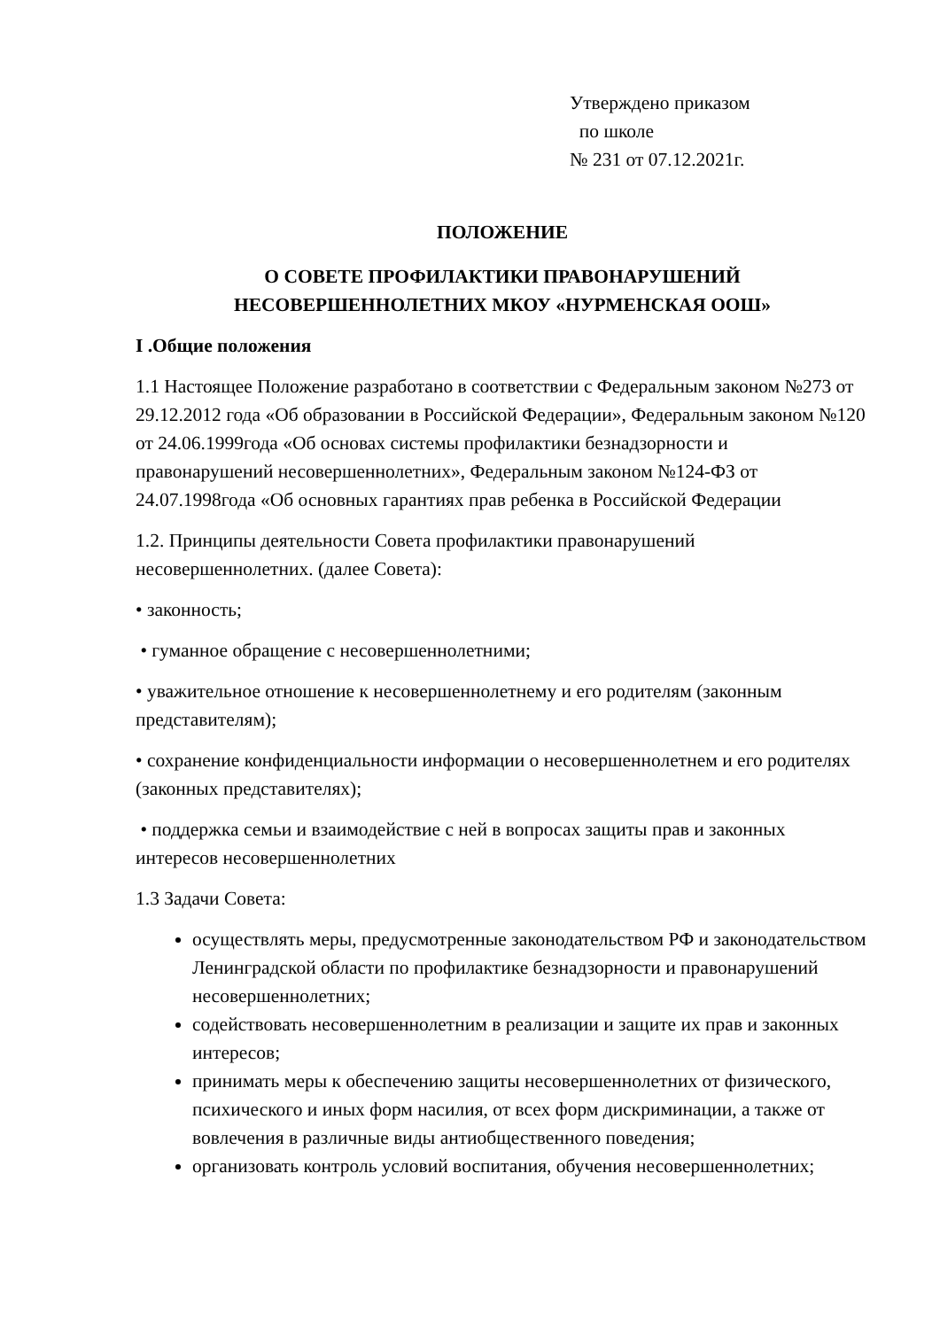Утверждено приказом
по школе
№ 231 от 07.12.2021г.
ПОЛОЖЕНИЕ
О СОВЕТЕ ПРОФИЛАКТИКИ ПРАВОНАРУШЕНИЙ
НЕСОВЕРШЕННОЛЕТНИХ МКОУ «НУРМЕНСКАЯ ООШ»
I .Общие положения
1.1 Настоящее Положение разработано в соответствии с Федеральным законом №273 от 29.12.2012 года «Об образовании в Российской Федерации», Федеральным законом №120 от 24.06.1999года «Об основах системы профилактики безнадзорности и правонарушений несовершеннолетних», Федеральным законом №124-ФЗ от 24.07.1998года «Об основных гарантиях прав ребенка в Российской Федерации
1.2. Принципы деятельности Совета профилактики правонарушений несовершеннолетних. (далее Совета):
• законность;
• гуманное обращение с несовершеннолетними;
• уважительное отношение к несовершеннолетнему и его родителям (законным представителям);
• сохранение конфиденциальности информации о несовершеннолетнем и его родителях (законных представителях);
• поддержка семьи и взаимодействие с ней в вопросах защиты прав и законных интересов несовершеннолетних
1.3 Задачи Совета:
осуществлять меры, предусмотренные законодательством РФ и законодательством Ленинградской области по профилактике безнадзорности и правонарушений несовершеннолетних;
содействовать несовершеннолетним в реализации и защите их прав и законных интересов;
принимать меры к обеспечению защиты несовершеннолетних от физического, психического и иных форм насилия, от всех форм дискриминации, а также от вовлечения в различные виды антиобщественного поведения;
организовать контроль условий воспитания, обучения несовершеннолетних;